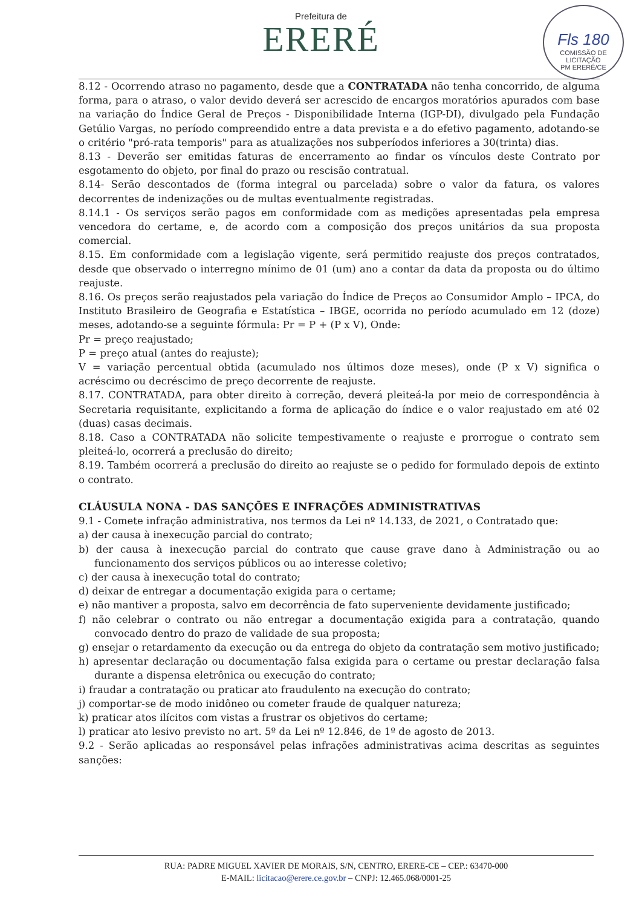Prefeitura de
ERERÉ
Fls 180
COMISSÃO DE LICITAÇÃO
PM ERERÉ/CE
8.12 - Ocorrendo atraso no pagamento, desde que a CONTRATADA não tenha concorrido, de alguma forma, para o atraso, o valor devido deverá ser acrescido de encargos moratórios apurados com base na variação do Índice Geral de Preços - Disponibilidade Interna (IGP-DI), divulgado pela Fundação Getúlio Vargas, no período compreendido entre a data prevista e a do efetivo pagamento, adotando-se o critério "pró-rata temporis" para as atualizações nos subperíodos inferiores a 30(trinta) dias.
8.13 - Deverão ser emitidas faturas de encerramento ao findar os vínculos deste Contrato por esgotamento do objeto, por final do prazo ou rescisão contratual.
8.14- Serão descontados de (forma integral ou parcelada) sobre o valor da fatura, os valores decorrentes de indenizações ou de multas eventualmente registradas.
8.14.1 - Os serviços serão pagos em conformidade com as medições apresentadas pela empresa vencedora do certame, e, de acordo com a composição dos preços unitários da sua proposta comercial.
8.15. Em conformidade com a legislação vigente, será permitido reajuste dos preços contratados, desde que observado o interregno mínimo de 01 (um) ano a contar da data da proposta ou do último reajuste.
8.16. Os preços serão reajustados pela variação do Índice de Preços ao Consumidor Amplo – IPCA, do Instituto Brasileiro de Geografia e Estatística – IBGE, ocorrida no período acumulado em 12 (doze) meses, adotando-se a seguinte fórmula: Pr = P + (P x V), Onde:
Pr = preço reajustado;
P = preço atual (antes do reajuste);
V = variação percentual obtida (acumulado nos últimos doze meses), onde (P x V) significa o acréscimo ou decréscimo de preço decorrente de reajuste.
8.17. CONTRATADA, para obter direito à correção, deverá pleiteá-la por meio de correspondência à Secretaria requisitante, explicitando a forma de aplicação do índice e o valor reajustado em até 02 (duas) casas decimais.
8.18. Caso a CONTRATADA não solicite tempestivamente o reajuste e prorrogue o contrato sem pleiteá-lo, ocorrerá a preclusão do direito;
8.19. Também ocorrerá a preclusão do direito ao reajuste se o pedido for formulado depois de extinto o contrato.
CLÁUSULA NONA - DAS SANÇÕES E INFRAÇÕES ADMINISTRATIVAS
9.1 - Comete infração administrativa, nos termos da Lei nº 14.133, de 2021, o Contratado que:
a) der causa à inexecução parcial do contrato;
b) der causa à inexecução parcial do contrato que cause grave dano à Administração ou ao funcionamento dos serviços públicos ou ao interesse coletivo;
c) der causa à inexecução total do contrato;
d) deixar de entregar a documentação exigida para o certame;
e) não mantiver a proposta, salvo em decorrência de fato superveniente devidamente justificado;
f) não celebrar o contrato ou não entregar a documentação exigida para a contratação, quando convocado dentro do prazo de validade de sua proposta;
g) ensejar o retardamento da execução ou da entrega do objeto da contratação sem motivo justificado;
h) apresentar declaração ou documentação falsa exigida para o certame ou prestar declaração falsa durante a dispensa eletrônica ou execução do contrato;
i) fraudar a contratação ou praticar ato fraudulento na execução do contrato;
j) comportar-se de modo inidôneo ou cometer fraude de qualquer natureza;
k) praticar atos ilícitos com vistas a frustrar os objetivos do certame;
l) praticar ato lesivo previsto no art. 5º da Lei nº 12.846, de 1º de agosto de 2013.
9.2 - Serão aplicadas ao responsável pelas infrações administrativas acima descritas as seguintes sanções:
RUA: PADRE MIGUEL XAVIER DE MORAIS, S/N, CENTRO, ERERE-CE – CEP.: 63470-000
E-MAIL: licitacao@erere.ce.gov.br – CNPJ: 12.465.068/0001-25